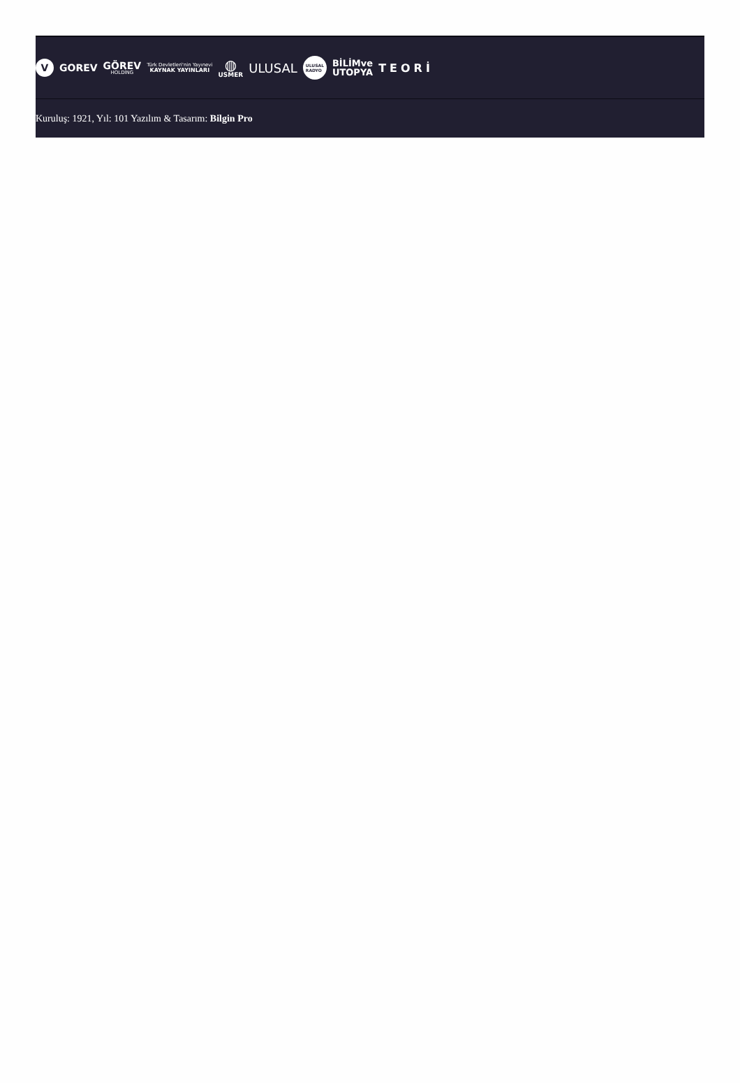V
GOREV
GÖREV
HOLDİNG
Türk Devletleri'nin Yayınevi
KAYNAK YAYINLARI
◍
USMER
ULUSAL
ULUSAL
RADYO
BİLİMve
UTOPYA
TEORİ
Kuruluş: 1921, Yıl: 101 Yazılım & Tasarım: Bilgin Pro